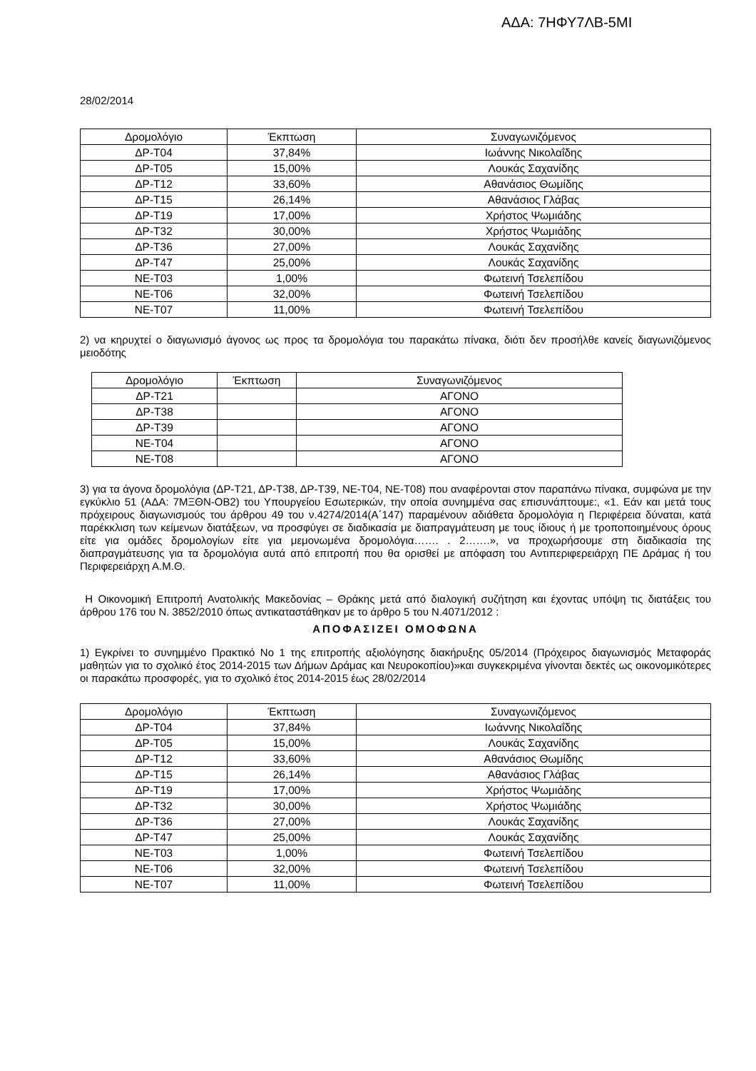ΑΔΑ: 7ΗΦΥ7ΛΒ-5ΜΙ
28/02/2014
| Δρομολόγιο | Έκπτωση | Συναγωνιζόμενος |
| --- | --- | --- |
| ΔΡ-Τ04 | 37,84% | Ιωάννης Νικολαΐδης |
| ΔΡ-Τ05 | 15,00% | Λουκάς Σαχανίδης |
| ΔΡ-Τ12 | 33,60% | Αθανάσιος Θωμίδης |
| ΔΡ-Τ15 | 26,14% | Αθανάσιος Γλάβας |
| ΔΡ-Τ19 | 17,00% | Χρήστος Ψωμιάδης |
| ΔΡ-Τ32 | 30,00% | Χρήστος Ψωμιάδης |
| ΔΡ-Τ36 | 27,00% | Λουκάς Σαχανίδης |
| ΔΡ-Τ47 | 25,00% | Λουκάς Σαχανίδης |
| ΝΕ-Τ03 | 1,00% | Φωτεινή Τσελεπίδου |
| ΝΕ-Τ06 | 32,00% | Φωτεινή Τσελεπίδου |
| ΝΕ-Τ07 | 11,00% | Φωτεινή Τσελεπίδου |
2) να κηρυχτεί ο διαγωνισμό άγονος ως προς τα δρομολόγια του παρακάτω πίνακα, διότι δεν προσήλθε κανείς διαγωνιζόμενος μειοδότης
| Δρομολόγιο | Έκπτωση | Συναγωνιζόμενος |
| --- | --- | --- |
| ΔΡ-Τ21 | | ΑΓΟΝΟ |
| ΔΡ-Τ38 | | ΑΓΟΝΟ |
| ΔΡ-Τ39 | | ΑΓΟΝΟ |
| ΝΕ-Τ04 | | ΑΓΟΝΟ |
| ΝΕ-Τ08 | | ΑΓΟΝΟ |
3) για τα άγονα δρομολόγια (ΔΡ-Τ21, ΔΡ-Τ38, ΔΡ-Τ39, ΝΕ-Τ04, ΝΕ-Τ08) που αναφέρονται στον παραπάνω πίνακα, συμφώνα με την εγκύκλιο 51 (ΑΔΑ: 7ΜΞΘΝ-ΟΒ2) του Υπουργείου Εσωτερικών, την οποία συνημμένα σας επισυνάπτουμε:, «1. Εάν και μετά τους πρόχειρους διαγωνισμούς του άρθρου 49 του ν.4274/2014(Α΄147) παραμένουν αδιάθετα δρομολόγια η Περιφέρεια δύναται, κατά παρέκκλιση των κείμενων διατάξεων, να προσφύγει σε διαδικασία με διαπραγμάτευση με τους ίδιους ή με τροποποιημένους όρους είτε για ομάδες δρομολογίων είτε για μεμονωμένα δρομολόγια……. . 2…….», να προχωρήσουμε στη διαδικασία της διαπραγμάτευσης για τα δρομολόγια αυτά από επιτροπή που θα ορισθεί με απόφαση του Αντιπεριφερειάρχη ΠΕ Δράμας ή του Περιφερειάρχη Α.Μ.Θ.
Η Οικονομική Επιτροπή Ανατολικής Μακεδονίας – Θράκης μετά από διαλογική συζήτηση και έχοντας υπόψη τις διατάξεις του άρθρου 176 του Ν. 3852/2010 όπως αντικαταστάθηκαν με το άρθρο 5 του Ν.4071/2012 :
ΑΠΟΦΑΣΙΖΕΙ ΟΜΟΦΩΝΑ
1) Εγκρίνει το συνημμένο Πρακτικό Νο 1 της επιτροπής αξιολόγησης διακήρυξης 05/2014 (Πρόχειρος διαγωνισμός Μεταφοράς μαθητών για το σχολικό έτος 2014-2015 των Δήμων Δράμας και Νευροκοπίου)»και συγκεκριμένα γίνονται δεκτές ως οικονομικότερες οι παρακάτω προσφορές, για το σχολικό έτος 2014-2015 έως 28/02/2014
| Δρομολόγιο | Έκπτωση | Συναγωνιζόμενος |
| --- | --- | --- |
| ΔΡ-Τ04 | 37,84% | Ιωάννης Νικολαΐδης |
| ΔΡ-Τ05 | 15,00% | Λουκάς Σαχανίδης |
| ΔΡ-Τ12 | 33,60% | Αθανάσιος Θωμίδης |
| ΔΡ-Τ15 | 26,14% | Αθανάσιος Γλάβας |
| ΔΡ-Τ19 | 17,00% | Χρήστος Ψωμιάδης |
| ΔΡ-Τ32 | 30,00% | Χρήστος Ψωμιάδης |
| ΔΡ-Τ36 | 27,00% | Λουκάς Σαχανίδης |
| ΔΡ-Τ47 | 25,00% | Λουκάς Σαχανίδης |
| ΝΕ-Τ03 | 1,00% | Φωτεινή Τσελεπίδου |
| ΝΕ-Τ06 | 32,00% | Φωτεινή Τσελεπίδου |
| ΝΕ-Τ07 | 11,00% | Φωτεινή Τσελεπίδου |